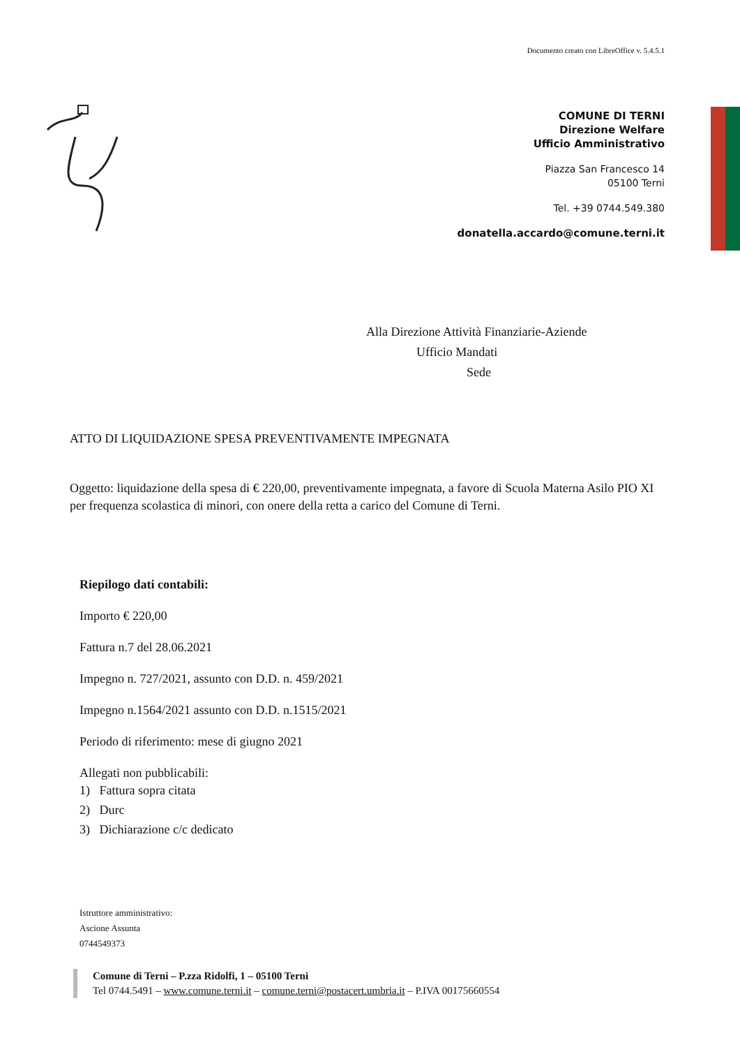Documento creato con LibreOffice v. 5.4.5.1
COMUNE DI TERNI
Direzione Welfare
Ufficio Amministrativo
Piazza San Francesco 14
05100 Terni
Tel. +39 0744.549.380
donatella.accardo@comune.terni.it
Alla Direzione Attività Finanziarie-Aziende
Ufficio Mandati
Sede
ATTO DI LIQUIDAZIONE SPESA PREVENTIVAMENTE IMPEGNATA
Oggetto: liquidazione della spesa di € 220,00, preventivamente impegnata, a favore di Scuola Materna Asilo PIO XI per frequenza scolastica di minori, con onere della retta a carico del Comune di Terni.
Riepilogo dati contabili:
Importo € 220,00
Fattura n.7 del 28.06.2021
Impegno n. 727/2021, assunto con D.D. n. 459/2021
Impegno n.1564/2021 assunto con D.D. n.1515/2021
Periodo di riferimento: mese di giugno 2021
Allegati non pubblicabili:
1) Fattura sopra citata
2) Durc
3) Dichiarazione c/c dedicato
Istruttore amministrativo:
Ascione Assunta
0744549373
Comune di Terni – P.zza Ridolfi, 1 – 05100 Terni
Tel 0744.5491 – www.comune.terni.it – comune.terni@postacert.umbria.it – P.IVA 00175660554